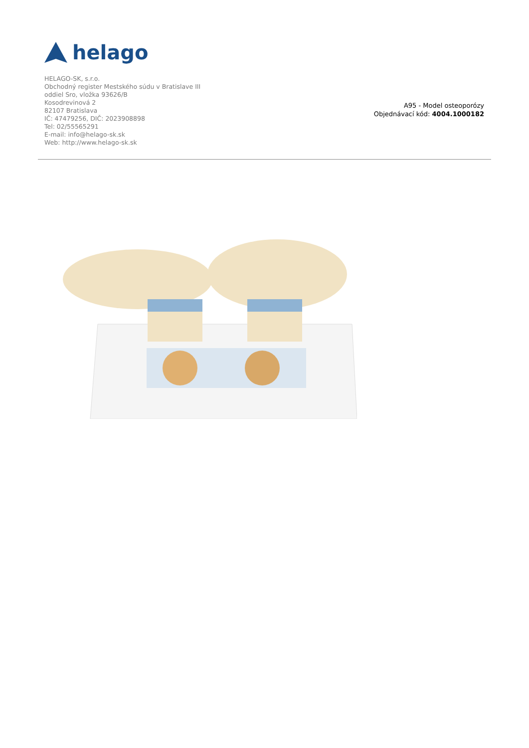helago
HELAGO-SK, s.r.o.
Obchodný register Mestského súdu v Bratislave III
oddiel Sro, vložka 93626/B
Kosodrevinová 2
82107 Bratislava
IČ: 47479256, DIČ: 2023908898
Tel: 02/55565291
E-mail: info@helago-sk.sk
Web: http://www.helago-sk.sk
A95 - Model osteoporózy
Objednávací kód: 4004.1000182